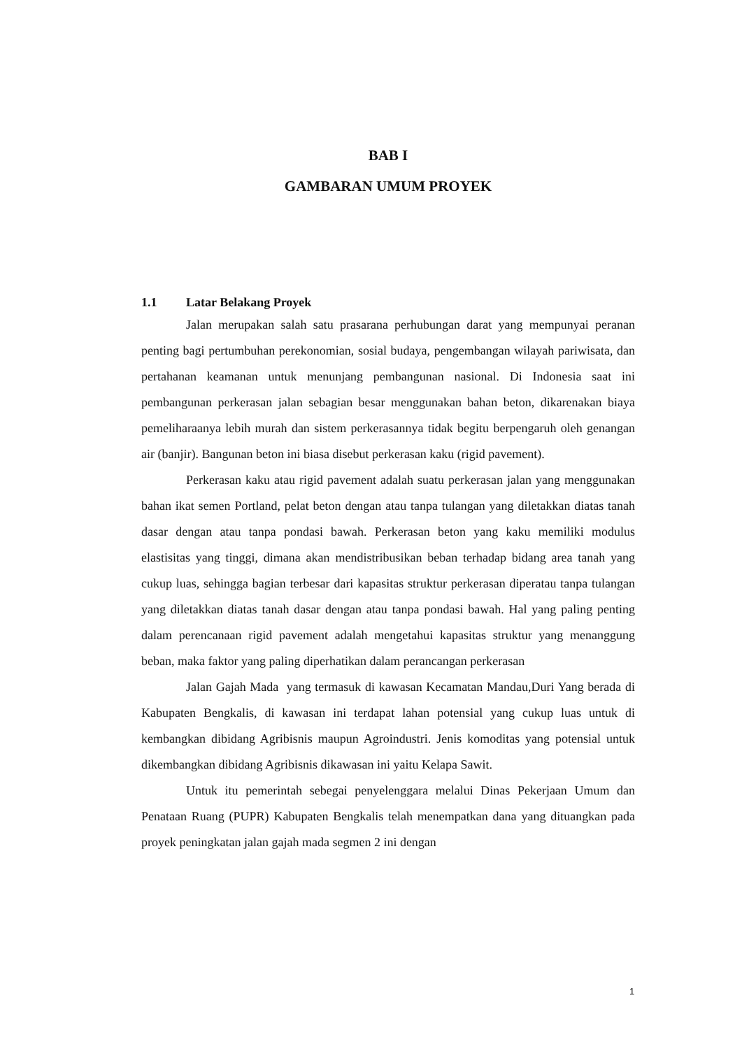BAB I
GAMBARAN UMUM PROYEK
1.1 Latar Belakang Proyek
Jalan merupakan salah satu prasarana perhubungan darat yang mempunyai peranan penting bagi pertumbuhan perekonomian, sosial budaya, pengembangan wilayah pariwisata, dan pertahanan keamanan untuk menunjang pembangunan nasional. Di Indonesia saat ini pembangunan perkerasan jalan sebagian besar menggunakan bahan beton, dikarenakan biaya pemeliharaanya lebih murah dan sistem perkerasannya tidak begitu berpengaruh oleh genangan air (banjir). Bangunan beton ini biasa disebut perkerasan kaku (rigid pavement).
Perkerasan kaku atau rigid pavement adalah suatu perkerasan jalan yang menggunakan bahan ikat semen Portland, pelat beton dengan atau tanpa tulangan yang diletakkan diatas tanah dasar dengan atau tanpa pondasi bawah. Perkerasan beton yang kaku memiliki modulus elastisitas yang tinggi, dimana akan mendistribusikan beban terhadap bidang area tanah yang cukup luas, sehingga bagian terbesar dari kapasitas struktur perkerasan diperatau tanpa tulangan yang diletakkan diatas tanah dasar dengan atau tanpa pondasi bawah. Hal yang paling penting dalam perencanaan rigid pavement adalah mengetahui kapasitas struktur yang menanggung beban, maka faktor yang paling diperhatikan dalam perancangan perkerasan
Jalan Gajah Mada yang termasuk di kawasan Kecamatan Mandau,Duri Yang berada di Kabupaten Bengkalis, di kawasan ini terdapat lahan potensial yang cukup luas untuk di kembangkan dibidang Agribisnis maupun Agroindustri. Jenis komoditas yang potensial untuk dikembangkan dibidang Agribisnis dikawasan ini yaitu Kelapa Sawit.
Untuk itu pemerintah sebegai penyelenggara melalui Dinas Pekerjaan Umum dan Penataan Ruang (PUPR) Kabupaten Bengkalis telah menempatkan dana yang dituangkan pada proyek peningkatan jalan gajah mada segmen 2 ini dengan
1